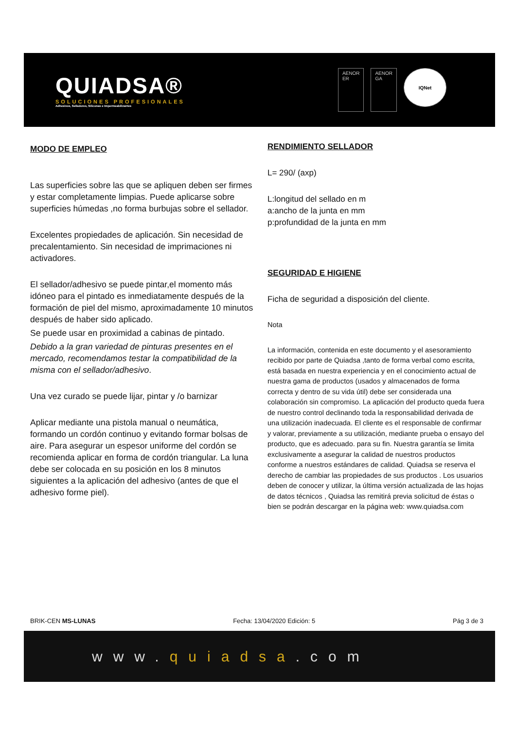QUIADSA®
SOLUCIONES PROFESIONALES
Adhesivos, Selladores, Siliconas e Impermeabilizantes
AENOR
ER
AENOR
GA
IQNet
MODO DE EMPLEO
Las superficies sobre las que se apliquen deben ser firmes y estar completamente limpias. Puede aplicarse sobre superficies húmedas ,no forma burbujas sobre el sellador.
Excelentes propiedades de aplicación. Sin necesidad de precalentamiento. Sin necesidad de imprimaciones ni activadores.
El sellador/adhesivo se puede pintar,el momento más idóneo para el pintado es inmediatamente después de la formación de piel del mismo, aproximadamente 10 minutos después de haber sido aplicado.
Se puede usar en proximidad a cabinas de pintado.
Debido a la gran variedad de pinturas presentes en el mercado, recomendamos testar la compatibilidad de la misma con el sellador/adhesivo.
Una vez curado se puede lijar, pintar y /o barnizar
Aplicar mediante una pistola manual o neumática, formando un cordón continuo y evitando formar bolsas de aire. Para asegurar un espesor uniforme del cordón se recomienda aplicar en forma de cordón triangular. La luna debe ser colocada en su posición en los 8 minutos siguientes a la aplicación del adhesivo (antes de que el adhesivo forme piel).
RENDIMIENTO SELLADOR
L= 290/ (axp)
L:longitud del sellado en m
a:ancho de la junta en mm
p:profundidad de la junta en mm
SEGURIDAD E HIGIENE
Ficha de seguridad a disposición del cliente.
Nota
La información, contenida en este documento y el asesoramiento recibido por parte de Quiadsa ,tanto de forma verbal como escrita, está basada en nuestra experiencia y en el conocimiento actual de nuestra gama de productos (usados y almacenados de forma correcta y dentro de su vida útil) debe ser considerada una colaboración sin compromiso. La aplicación del producto queda fuera de nuestro control declinando toda la responsabilidad derivada de una utilización inadecuada. El cliente es el responsable de confirmar y valorar, previamente a su utilización, mediante prueba o ensayo del producto, que es adecuado. para su fin. Nuestra garantía se limita exclusivamente a asegurar la calidad de nuestros productos conforme a nuestros estándares de calidad. Quiadsa se reserva el derecho de cambiar las propiedades de sus productos . Los usuarios deben de conocer y utilizar, la última versión actualizada de las hojas de datos técnicos , Quiadsa las remitirá previa solicitud de éstas o bien se podrán descargar en la página web: www.quiadsa.com
BRIK-CEN MS-LUNAS Fecha: 13/04/2020 Edición: 5 Pág 3 de 3
www. quiadsa.com